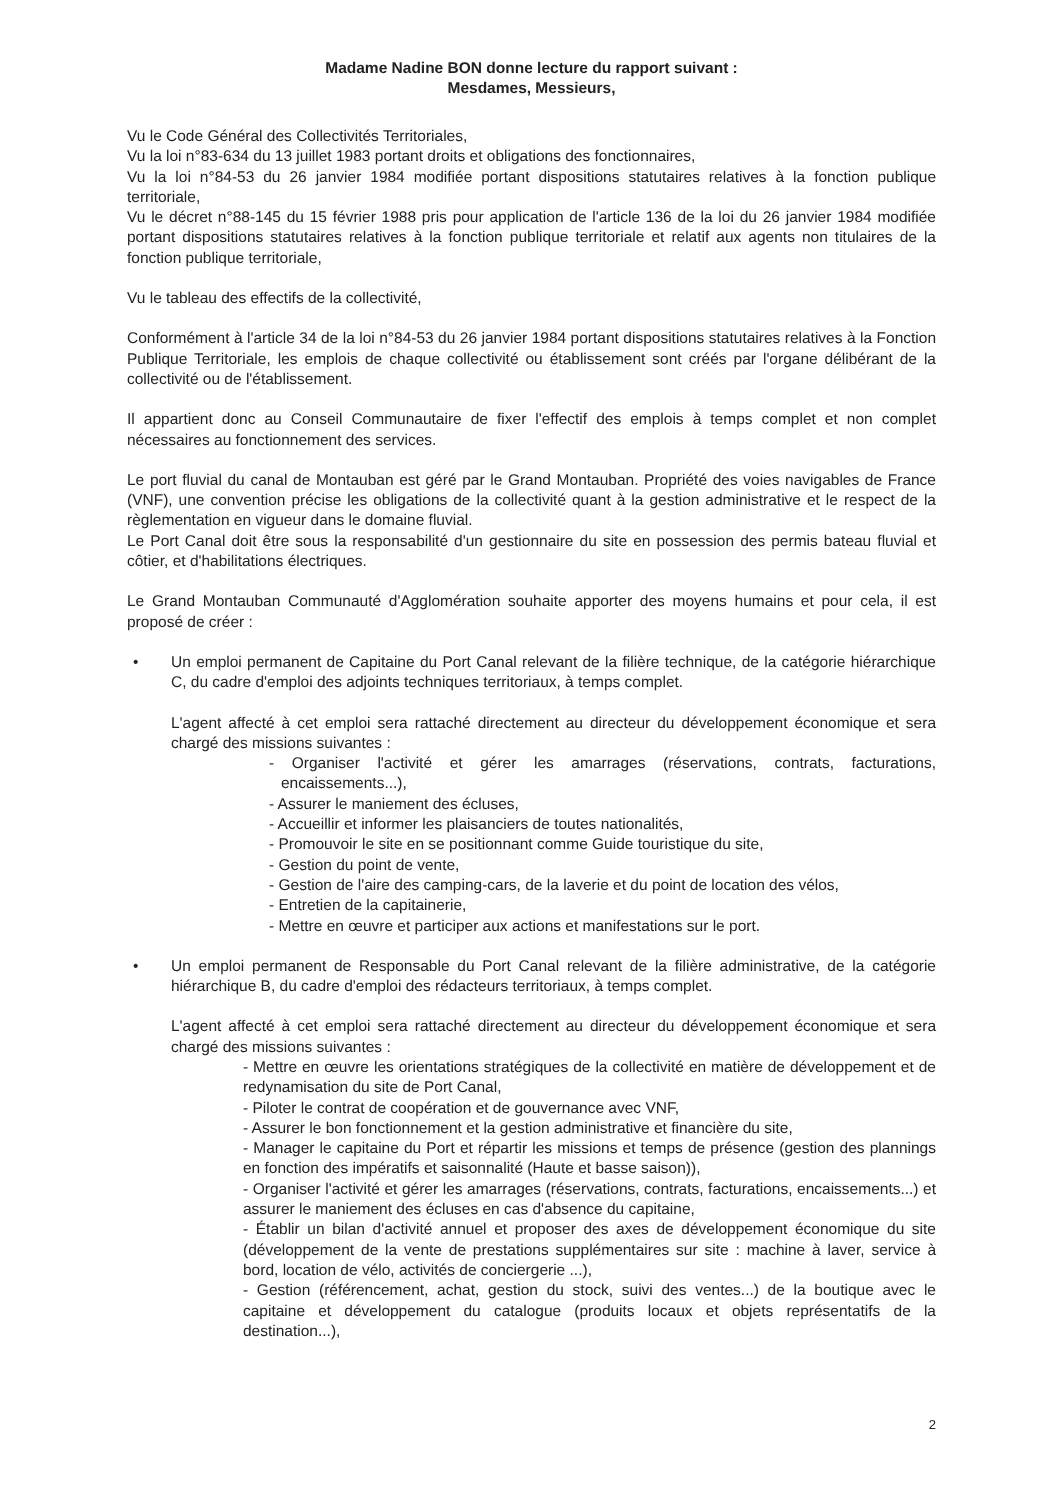Madame Nadine BON donne lecture du rapport suivant :
Mesdames, Messieurs,
Vu le Code Général des Collectivités Territoriales,
Vu la loi n°83-634 du 13 juillet 1983 portant droits et obligations des fonctionnaires,
Vu la loi n°84-53 du 26 janvier 1984 modifiée portant dispositions statutaires relatives à la fonction publique territoriale,
Vu le décret n°88-145 du 15 février 1988 pris pour application de l'article 136 de la loi du 26 janvier 1984 modifiée portant dispositions statutaires relatives à la fonction publique territoriale et relatif aux agents non titulaires de la fonction publique territoriale,
Vu le tableau des effectifs de la collectivité,
Conformément à l'article 34 de la loi n°84-53 du 26 janvier 1984 portant dispositions statutaires relatives à la Fonction Publique Territoriale, les emplois de chaque collectivité ou établissement sont créés par l'organe délibérant de la collectivité ou de l'établissement.
Il appartient donc au Conseil Communautaire de fixer l'effectif des emplois à temps complet et non complet nécessaires au fonctionnement des services.
Le port fluvial du canal de Montauban est géré par le Grand Montauban. Propriété des voies navigables de France (VNF), une convention précise les obligations de la collectivité quant à la gestion administrative et le respect de la règlementation en vigueur dans le domaine fluvial.
Le Port Canal doit être sous la responsabilité d'un gestionnaire du site en possession des permis bateau fluvial et côtier, et d'habilitations électriques.
Le Grand Montauban Communauté d'Agglomération souhaite apporter des moyens humains et pour cela, il est proposé de créer :
• Un emploi permanent de Capitaine du Port Canal relevant de la filière technique, de la catégorie hiérarchique C, du cadre d'emploi des adjoints techniques territoriaux, à temps complet.
L'agent affecté à cet emploi sera rattaché directement au directeur du développement économique et sera chargé des missions suivantes :
- Organiser l'activité et gérer les amarrages (réservations, contrats, facturations, encaissements...),
- Assurer le maniement des écluses,
- Accueillir et informer les plaisanciers de toutes nationalités,
- Promouvoir le site en se positionnant comme Guide touristique du site,
- Gestion du point de vente,
- Gestion de l'aire des camping-cars, de la laverie et du point de location des vélos,
- Entretien de la capitainerie,
- Mettre en œuvre et participer aux actions et manifestations sur le port.
• Un emploi permanent de Responsable du Port Canal relevant de la filière administrative, de la catégorie hiérarchique B, du cadre d'emploi des rédacteurs territoriaux, à temps complet.
L'agent affecté à cet emploi sera rattaché directement au directeur du développement économique et sera chargé des missions suivantes :
- Mettre en œuvre les orientations stratégiques de la collectivité en matière de développement et de redynamisation du site de Port Canal,
- Piloter le contrat de coopération et de gouvernance avec VNF,
- Assurer le bon fonctionnement et la gestion administrative et financière du site,
- Manager le capitaine du Port et répartir les missions et temps de présence (gestion des plannings en fonction des impératifs et saisonnalité (Haute et basse saison)),
- Organiser l'activité et gérer les amarrages (réservations, contrats, facturations, encaissements...) et assurer le maniement des écluses en cas d'absence du capitaine,
- Établir un bilan d'activité annuel et proposer des axes de développement économique du site (développement de la vente de prestations supplémentaires sur site : machine à laver, service à bord, location de vélo, activités de conciergerie ...),
- Gestion (référencement, achat, gestion du stock, suivi des ventes...) de la boutique avec le capitaine et développement du catalogue (produits locaux et objets représentatifs de la destination...),
2